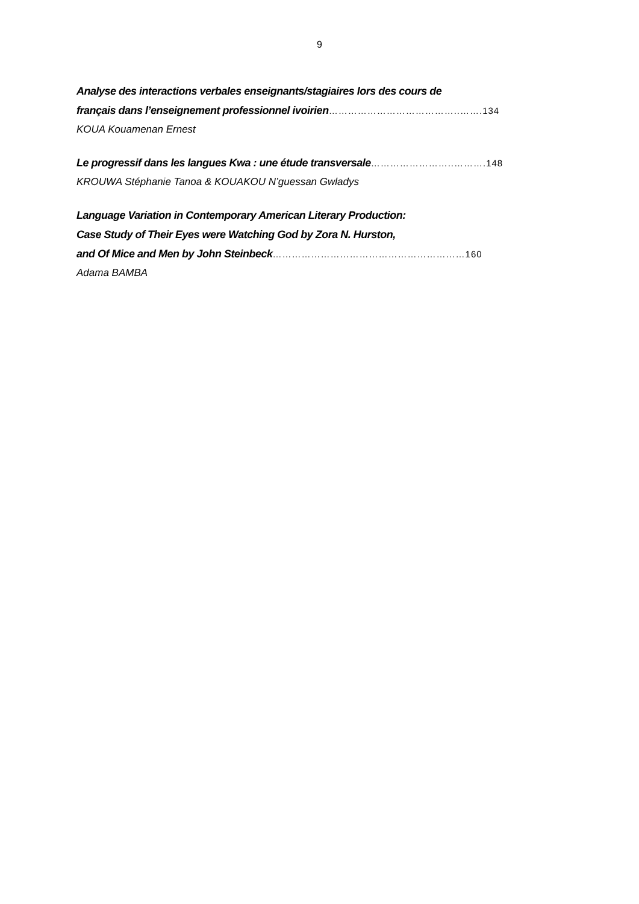9
Analyse des interactions verbales enseignants/stagiaires lors des cours de
français dans l’enseignement professionnel ivoirien…………………………………..…….134
KOUA Kouamenan Ernest
Le progressif dans les langues Kwa : une étude transversale……………………..……….148
KROUWA Stéphanie Tanoa & KOUAKOU N’guessan Gwladys
Language Variation in Contemporary American Literary Production:
Case Study of Their Eyes were Watching God by Zora N. Hurston,
and Of Mice and Men by John Steinbeck……………………………………………………160
Adama BAMBA